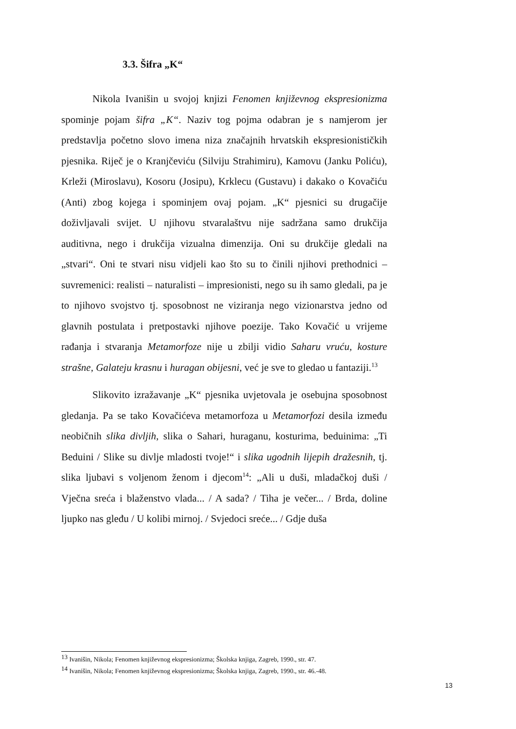3.3. Šifra „K“
Nikola Ivanišin u svojoj knjizi Fenomen književnog ekspresionizma spominje pojam šifra „K“. Naziv tog pojma odabran je s namjerom jer predstavlja početno slovo imena niza značajnih hrvatskih ekspresionističkih pjesnika. Riječ je o Kranjčeviću (Silviju Strahimiru), Kamovu (Janku Poliću), Krleži (Miroslavu), Kosoru (Josipu), Krklecu (Gustavu) i dakako o Kovačiću (Anti) zbog kojega i spominjem ovaj pojam. „K“ pjesnici su drugačije doživljavali svijet. U njihovu stvaralaštvu nije sadržana samo drukčija auditivna, nego i drukčija vizualna dimenzija. Oni su drukčije gledali na „stvari“. Oni te stvari nisu vidjeli kao što su to činili njihovi prethodnici – suvremenici: realisti – naturalisti – impresionisti, nego su ih samo gledali, pa je to njihovo svojstvo tj. sposobnost ne viziranja nego vizionarstva jedno od glavnih postulata i pretpostavki njihove poezije. Tako Kovačić u vrijeme rađanja i stvaranja Metamorfoze nije u zbilji vidio Saharu vruću, kosture strašne, Galateju krasnu i huragan obijesni, već je sve to gledao u fantaziji.<sup>13</sup>
Slikovito izražavanje „K“ pjesnika uvjetovala je osebujna sposobnost gledanja. Pa se tako Kovačićeva metamorfoza u Metamorfozi desila između neobičnih slika divljih, slika o Sahari, huraganu, kosturima, beduinima: „Ti Beduini / Slike su divlje mladosti tvoje!“ i slika ugodnih lijepih dražesnih, tj. slika ljubavi s voljenom ženom i djecom<sup>14</sup>: „Ali u duši, mladačkoj duši / Vječna sreća i blaženstvo vlada... / A sada? / Tiha je večer... / Brda, doline ljupko nas gleđu / U kolibi mirnoj. / Svjedoci sreće... / Gdje duša
<sup>13</sup> Ivanišin, Nikola; Fenomen književnog ekspresionizma; Školska knjiga, Zagreb, 1990., str. 47.
<sup>14</sup> Ivanišin, Nikola; Fenomen književnog ekspresionizma; Školska knjiga, Zagreb, 1990., str. 46.-48.
13